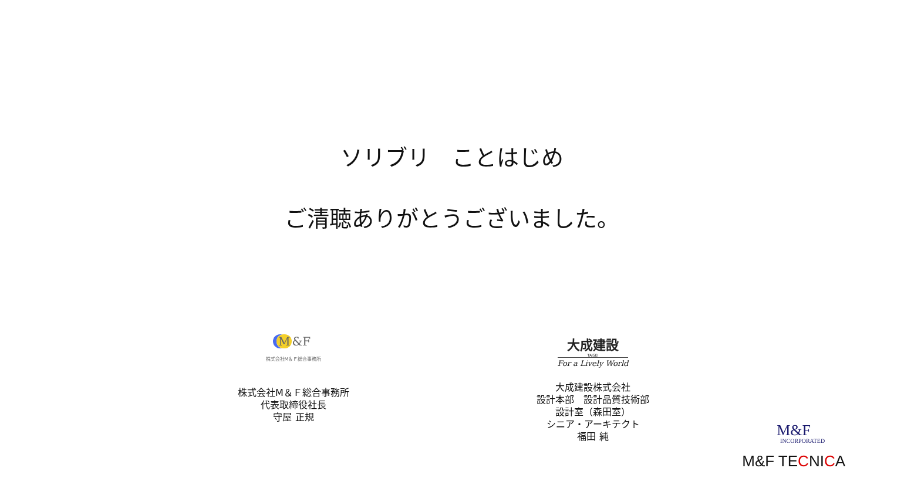ソリブリ　ことはじめ
ご清聴ありがとうございました。
M &F
株式会社M＆Ｆ総合事務所
株式会社M＆Ｆ総合事務所
代表取締役社長
守屋 正規
大成建設
TAISEI
For a Lively World
大成建設株式会社
設計本部　設計品質技術部
設計室（森田室）
シニア・アーキテクト
福田 純
M&F
INCORPORATED
M&F TECNICA